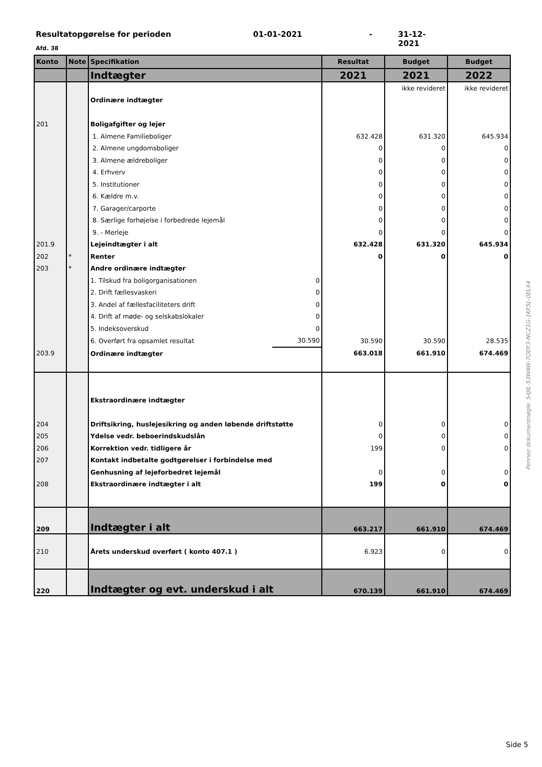Resultatopgørelse for perioden 01-01-2021 - 31-12-2021
Afd. 38
| Konto | Note | Specifikation | | Resultat | Budget | Budget |
| --- | --- | --- | --- | --- | --- | --- |
| | | Indtægter | | 2021 | 2021 | 2022 |
| | | | | | ikke revideret | ikke revideret |
| | | Ordinære indtægter | | | | |
| 201 | | Boligafgifter og lejer | | | | |
| | | 1. Almene Familieboliger | | 632.428 | 631.320 | 645.934 |
| | | 2. Almene ungdomsboliger | | 0 | 0 | 0 |
| | | 3. Almene ældreboliger | | 0 | 0 | 0 |
| | | 4. Erhverv | | 0 | 0 | 0 |
| | | 5. Institutioner | | 0 | 0 | 0 |
| | | 6. Kældre m.v. | | 0 | 0 | 0 |
| | | 7. Garager/carporte | | 0 | 0 | 0 |
| | | 8. Særlige forhøjelse i forbedrede lejemål | | 0 | 0 | 0 |
| | | 9. - Merleje | | 0 | 0 | 0 |
| 201.9 | | Lejeindtægter i alt | | 632.428 | 631.320 | 645.934 |
| 202 | * | Renter | | 0 | 0 | 0 |
| 203 | * | Andre ordinære indtægter | | | | |
| | | 1. Tilskud fra boligorganisationen | 0 | | | |
| | | 2. Drift fællesvaskeri | 0 | | | |
| | | 3. Andel af fællesfaciliteters drift | 0 | | | |
| | | 4. Drift af møde- og selskabslokaler | 0 | | | |
| | | 5. Indeksoverskud | 0 | | | |
| | | 6. Overført fra opsamlet resultat | 30.590 | 30.590 | 30.590 | 28.535 |
| 203.9 | | Ordinære indtægter | | 663.018 | 661.910 | 674.469 |
| | | Ekstraordinære indtægter | | | | |
| 204 | | Driftsikring, huslejesikring og anden løbende driftstøtte | | 0 | 0 | 0 |
| 205 | | Ydelse vedr. beboerindskudslån | | 0 | 0 | 0 |
| 206 | | Korrektion vedr. tidligere år | | 199 | 0 | 0 |
| 207 | | Kontakt indbetalte godtgørelser i forbindelse med | | | | |
| | | Genhusning af lejeforbedret lejemål | | 0 | 0 | 0 |
| 208 | | Ekstraordinære indtægter i alt | | 199 | 0 | 0 |
| 209 | | Indtægter i alt | | 663.217 | 661.910 | 674.469 |
| 210 | | Årets underskud overført ( konto 407.1 ) | | 6.923 | 0 | 0 |
| 220 | | Indtægter og evt. underskud i alt | | 670.139 | 661.910 | 674.469 |
Penneo dokumentnøgle: S4JIL-53WAW-7ODY3-NCZ1G-1KF5L-0ELX4
Side 5